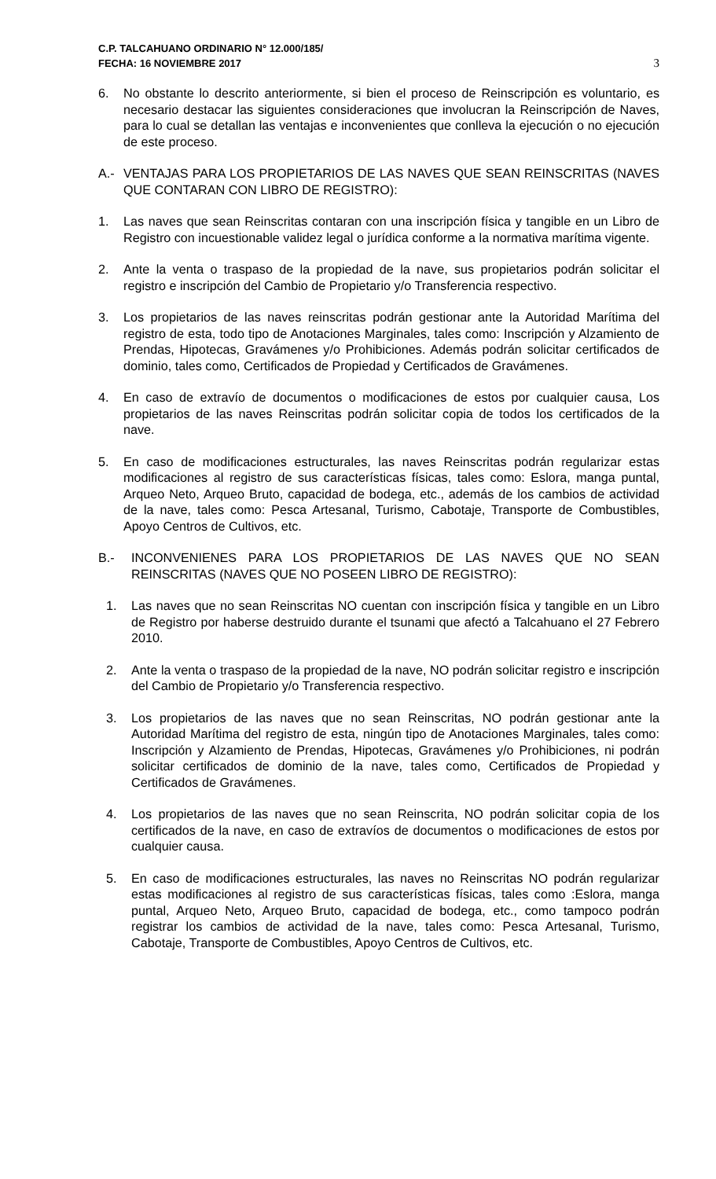C.P. TALCAHUANO ORDINARIO N° 12.000/185/
FECHA: 16 NOVIEMBRE 2017
3
6. No obstante lo descrito anteriormente, si bien el proceso de Reinscripción es voluntario, es necesario destacar las siguientes consideraciones que involucran la Reinscripción de Naves, para lo cual se detallan las ventajas e inconvenientes que conlleva la ejecución o no ejecución de este proceso.
A.- VENTAJAS PARA LOS PROPIETARIOS DE LAS NAVES QUE SEAN REINSCRITAS (NAVES QUE CONTARAN CON LIBRO DE REGISTRO):
1. Las naves que sean Reinscritas contaran con una inscripción física y tangible en un Libro de Registro con incuestionable validez legal o jurídica conforme a la normativa marítima vigente.
2. Ante la venta o traspaso de la propiedad de la nave, sus propietarios podrán solicitar el registro e inscripción del Cambio de Propietario y/o Transferencia respectivo.
3. Los propietarios de las naves reinscritas podrán gestionar ante la Autoridad Marítima del registro de esta, todo tipo de Anotaciones Marginales, tales como: Inscripción y Alzamiento de Prendas, Hipotecas, Gravámenes y/o Prohibiciones. Además podrán solicitar certificados de dominio, tales como, Certificados de Propiedad y Certificados de Gravámenes.
4. En caso de extravío de documentos o modificaciones de estos por cualquier causa, Los propietarios de las naves Reinscritas podrán solicitar copia de todos los certificados de la nave.
5. En caso de modificaciones estructurales, las naves Reinscritas podrán regularizar estas modificaciones al registro de sus características físicas, tales como: Eslora, manga puntal, Arqueo Neto, Arqueo Bruto, capacidad de bodega, etc., además de los cambios de actividad de la nave, tales como: Pesca Artesanal, Turismo, Cabotaje, Transporte de Combustibles, Apoyo Centros de Cultivos, etc.
B.- INCONVENIENES PARA LOS PROPIETARIOS DE LAS NAVES QUE NO SEAN REINSCRITAS (NAVES QUE NO POSEEN LIBRO DE REGISTRO):
1. Las naves que no sean Reinscritas NO cuentan con inscripción física y tangible en un Libro de Registro por haberse destruido durante el tsunami que afectó a Talcahuano el 27 Febrero 2010.
2. Ante la venta o traspaso de la propiedad de la nave, NO podrán solicitar registro e inscripción del Cambio de Propietario y/o Transferencia respectivo.
3. Los propietarios de las naves que no sean Reinscritas, NO podrán gestionar ante la Autoridad Marítima del registro de esta, ningún tipo de Anotaciones Marginales, tales como: Inscripción y Alzamiento de Prendas, Hipotecas, Gravámenes y/o Prohibiciones, ni podrán solicitar certificados de dominio de la nave, tales como, Certificados de Propiedad y Certificados de Gravámenes.
4. Los propietarios de las naves que no sean Reinscrita, NO podrán solicitar copia de los certificados de la nave, en caso de extravíos de documentos o modificaciones de estos por cualquier causa.
5. En caso de modificaciones estructurales, las naves no Reinscritas NO podrán regularizar estas modificaciones al registro de sus características físicas, tales como :Eslora, manga puntal, Arqueo Neto, Arqueo Bruto, capacidad de bodega, etc., como tampoco podrán registrar los cambios de actividad de la nave, tales como: Pesca Artesanal, Turismo, Cabotaje, Transporte de Combustibles, Apoyo Centros de Cultivos, etc.